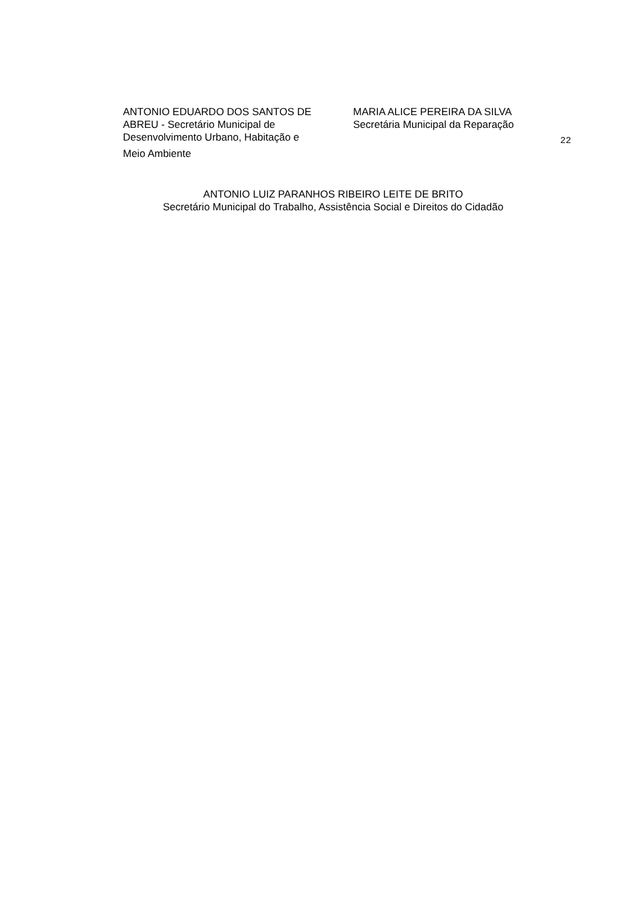ANTONIO EDUARDO DOS SANTOS DE
ABREU - Secretário Municipal de
Desenvolvimento Urbano, Habitação e
Meio Ambiente
MARIA ALICE PEREIRA DA SILVA
Secretária Municipal da Reparação
22
ANTONIO LUIZ PARANHOS RIBEIRO LEITE DE BRITO
Secretário Municipal do Trabalho, Assistência Social e Direitos do Cidadão